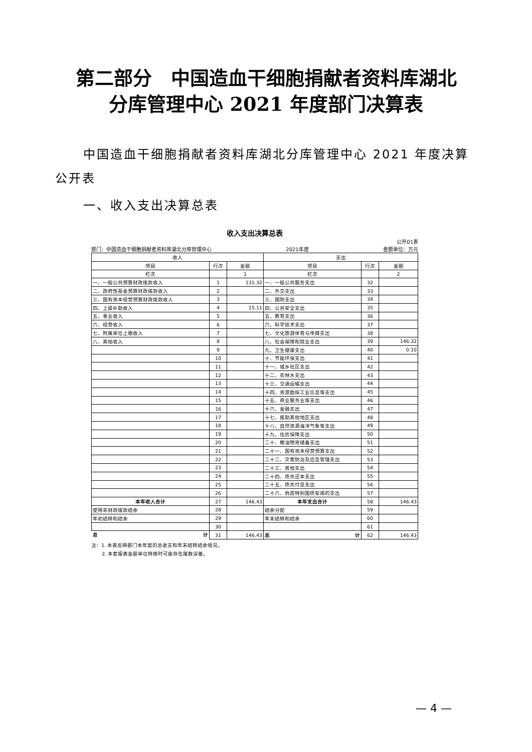第二部分　中国造血干细胞捐献者资料库湖北
分库管理中心 2021 年度部门决算表
中国造血干细胞捐献者资料库湖北分库管理中心 2021 年度决算公开表
一、收入支出决算总表
收入支出决算总表
公开01表
部门：中国造血干细胞捐献者资料库湖北分库管理中心 2021年度 金额单位：万元
| 收入 | | | 支出 | | |
| --- | --- | --- | --- | --- | --- |
| 项目 | 行次 | 金额 | 项目 | 行次 | 金额 |
| 栏次 | | 1 | 栏次 | | 2 |
| 一、一般公共预算财政拨款收入 | 1 | 131.32 | 一、一般公共服务支出 | 32 | |
| 二、政府性基金预算财政拨款收入 | 2 | | 二、外交支出 | 33 | |
| 三、国有资本经营预算财政拨款收入 | 3 | | 三、国防支出 | 34 | |
| 四、上级补助收入 | 4 | 15.11 | 四、公共安全支出 | 35 | |
| 五、事业收入 | 5 | | 五、教育支出 | 36 | |
| 六、经营收入 | 6 | | 六、科学技术支出 | 37 | |
| 七、附属单位上缴收入 | 7 | | 七、文化旅游体育与传媒支出 | 38 | |
| 八、其他收入 | 8 | | 八、社会保障和就业支出 | 39 | 146.32 |
| | 9 | | 九、卫生健康支出 | 40 | 0.10 |
| | 10 | | 十、节能环保支出 | 41 | |
| | 11 | | 十一、城乡社区支出 | 42 | |
| | 12 | | 十二、农林水支出 | 43 | |
| | 13 | | 十三、交通运输支出 | 44 | |
| | 14 | | 十四、资源勘探工业信息等支出 | 45 | |
| | 15 | | 十五、商业服务业等支出 | 46 | |
| | 16 | | 十六、金融支出 | 47 | |
| | 17 | | 十七、援助其他地区支出 | 48 | |
| | 18 | | 十八、自然资源海洋气象等支出 | 49 | |
| | 19 | | 十九、住房保障支出 | 50 | |
| | 20 | | 二十、粮油物资储备支出 | 51 | |
| | 21 | | 二十一、国有资本经营预算支出 | 52 | |
| | 22 | | 二十二、灾害防治及应急管理支出 | 53 | |
| | 23 | | 二十三、其他支出 | 54 | |
| | 24 | | 二十四、债务还本支出 | 55 | |
| | 25 | | 二十五、债务付息支出 | 56 | |
| | 26 | | 二十六、抗疫特别国债安排的支出 | 57 | |
| 本年收入合计 | 27 | 146.43 | 本年支出合计 | 58 | 146.43 |
| 使用非财政拨款结余 | 28 | | 结余分配 | 59 | |
| 年初结转和结余 | 29 | | 年末结转和结余 | 60 | |
| | 30 | | | 61 | |
| 总 计 | 31 | 146.43 | 总 计 | 62 | 146.43 |
注：1. 本表反映部门本年度的总收支和年末结转结余情况。
2. 本套报表金额单位转换时可能存在尾数误差。
— 4 —